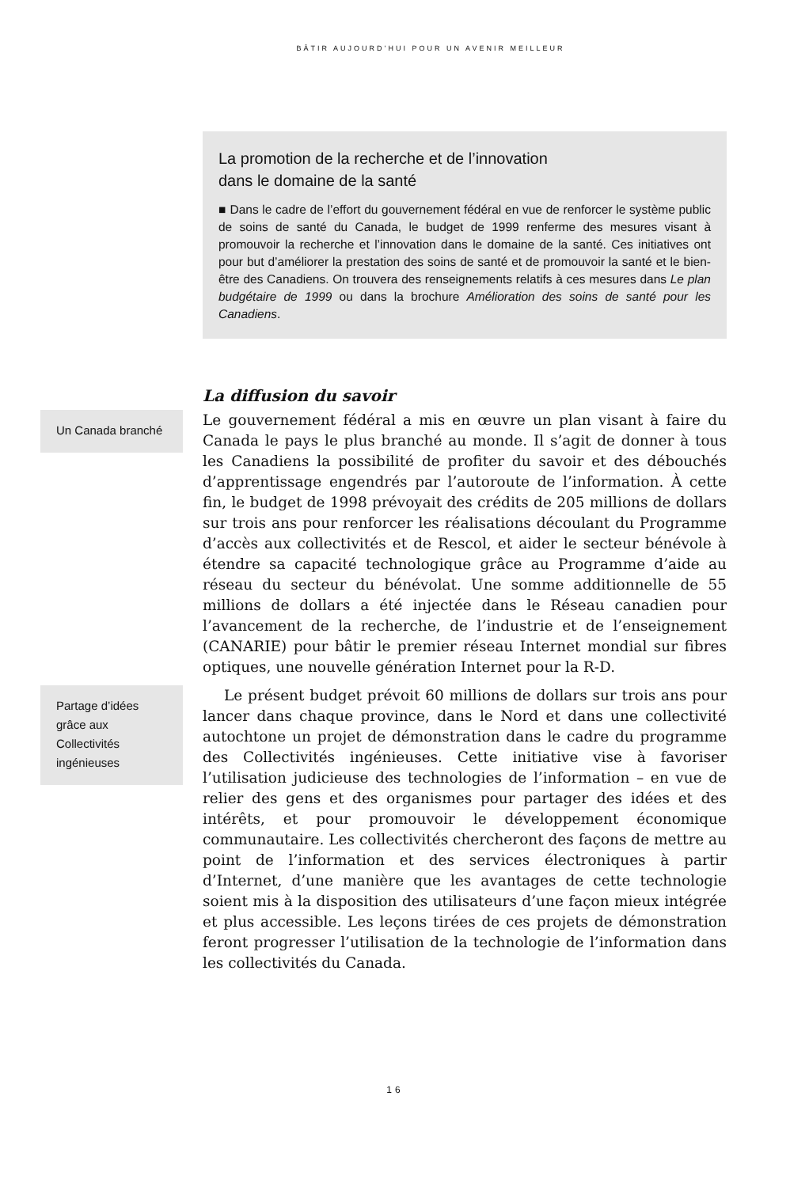BÂTIR AUJOURD’HUI POUR UN AVENIR MEILLEUR
La promotion de la recherche et de l’innovation
dans le domaine de la santé
■ Dans le cadre de l’effort du gouvernement fédéral en vue de renforcer le système public de soins de santé du Canada, le budget de 1999 renferme des mesures visant à promouvoir la recherche et l’innovation dans le domaine de la santé. Ces initiatives ont pour but d’améliorer la prestation des soins de santé et de promouvoir la santé et le bien-être des Canadiens. On trouvera des renseignements relatifs à ces mesures dans Le plan budgétaire de 1999 ou dans la brochure Amélioration des soins de santé pour les Canadiens.
La diffusion du savoir
Un Canada branché
Le gouvernement fédéral a mis en œuvre un plan visant à faire du Canada le pays le plus branché au monde. Il s’agit de donner à tous les Canadiens la possibilité de profiter du savoir et des débouchés d’apprentissage engendrés par l’autoroute de l’information. À cette fin, le budget de 1998 prévoyait des crédits de 205 millions de dollars sur trois ans pour renforcer les réalisations découlant du Programme d’accès aux collectivités et de Rescol, et aider le secteur bénévole à étendre sa capacité technologique grâce au Programme d’aide au réseau du secteur du bénévolat. Une somme additionnelle de 55 millions de dollars a été injectée dans le Réseau canadien pour l’avancement de la recherche, de l’industrie et de l’enseignement (CANARIE) pour bâtir le premier réseau Internet mondial sur fibres optiques, une nouvelle génération Internet pour la R-D.
Partage d’idées grâce aux Collectivités ingénieuses
Le présent budget prévoit 60 millions de dollars sur trois ans pour lancer dans chaque province, dans le Nord et dans une collectivité autochtone un projet de démonstration dans le cadre du programme des Collectivités ingénieuses. Cette initiative vise à favoriser l’utilisation judicieuse des technologies de l’information – en vue de relier des gens et des organismes pour partager des idées et des intérêts, et pour promouvoir le développement économique communautaire. Les collectivités chercheront des façons de mettre au point de l’information et des services électroniques à partir d’Internet, d’une manière que les avantages de cette technologie soient mis à la disposition des utilisateurs d’une façon mieux intégrée et plus accessible. Les leçons tirées de ces projets de démonstration feront progresser l’utilisation de la technologie de l’information dans les collectivités du Canada.
16